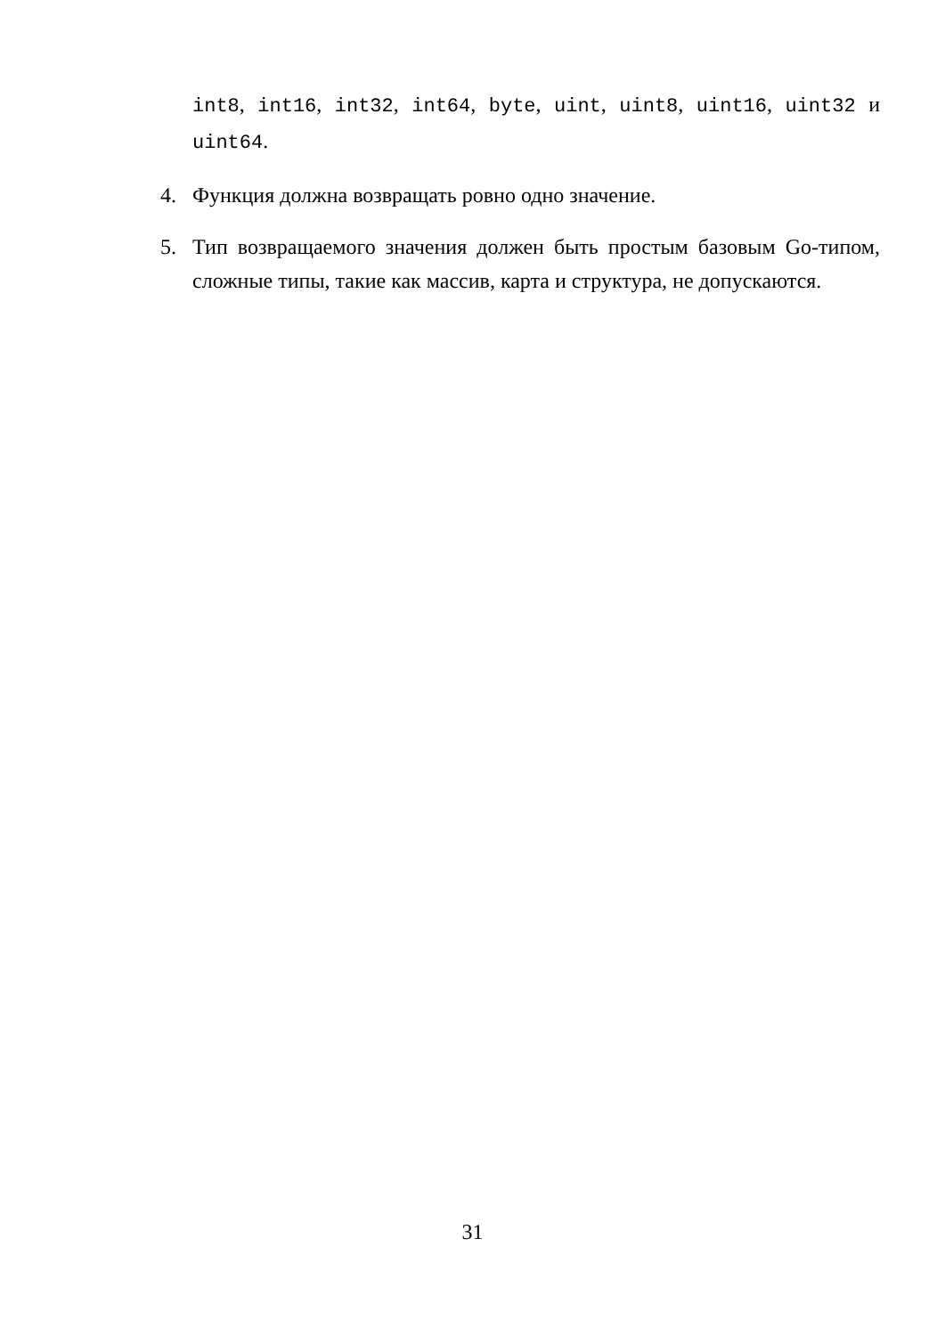int8, int16, int32, int64, byte, uint, uint8, uint16, uint32 и uint64.
4. Функция должна возвращать ровно одно значение.
5. Тип возвращаемого значения должен быть простым базовым Go-типом, сложные типы, такие как массив, карта и структура, не допускаются.
31